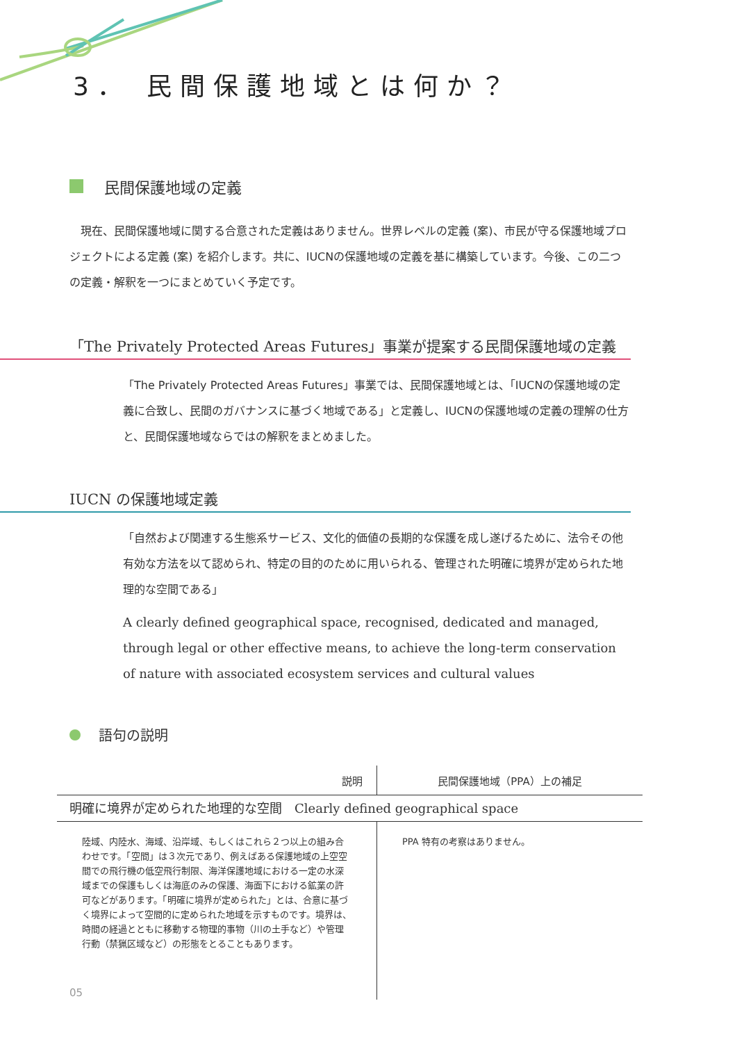3． 民間保護地域とは何か？
民間保護地域の定義
現在、民間保護地域に関する合意された定義はありません。世界レベルの定義 (案)、市民が守る保護地域プロジェクトによる定義 (案) を紹介します。共に、IUCNの保護地域の定義を基に構築しています。今後、この二つの定義・解釈を一つにまとめていく予定です。
「The Privately Protected Areas Futures」事業が提案する民間保護地域の定義
「The Privately Protected Areas Futures」事業では、民間保護地域とは、「IUCNの保護地域の定義に合致し、民間のガバナンスに基づく地域である」と定義し、IUCNの保護地域の定義の理解の仕方と、民間保護地域ならではの解釈をまとめました。
IUCN の保護地域定義
「自然および関連する生態系サービス、文化的価値の長期的な保護を成し遂げるために、法令その他有効な方法を以て認められ、特定の目的のために用いられる、管理された明確に境界が定められた地理的な空間である」
A clearly defined geographical space, recognised, dedicated and managed, through legal or other effective means, to achieve the long-term conservation of nature with associated ecosystem services and cultural values
語句の説明
| 説明 | 民間保護地域（PPA）上の補足 |
| --- | --- |
| 明確に境界が定められた地理的な空間 Clearly defined geographical space | |
| 陸域、内陸水、海域、沿岸域、もしくはこれら２つ以上の組み合わせです。「空間」は３次元であり、例えばある保護地域の上空空間での飛行機の低空飛行制限、海洋保護地域における一定の水深域までの保護もしくは海底のみの保護、海面下における鉱業の許可などがあります。「明確に境界が定められた」とは、合意に基づく境界によって空間的に定められた地域を示すものです。境界は、時間の経過とともに移動する物理的事物（川の土手など）や管理行動（禁猟区域など）の形態をとることもあります。 | PPA 特有の考察はありません。 |
05